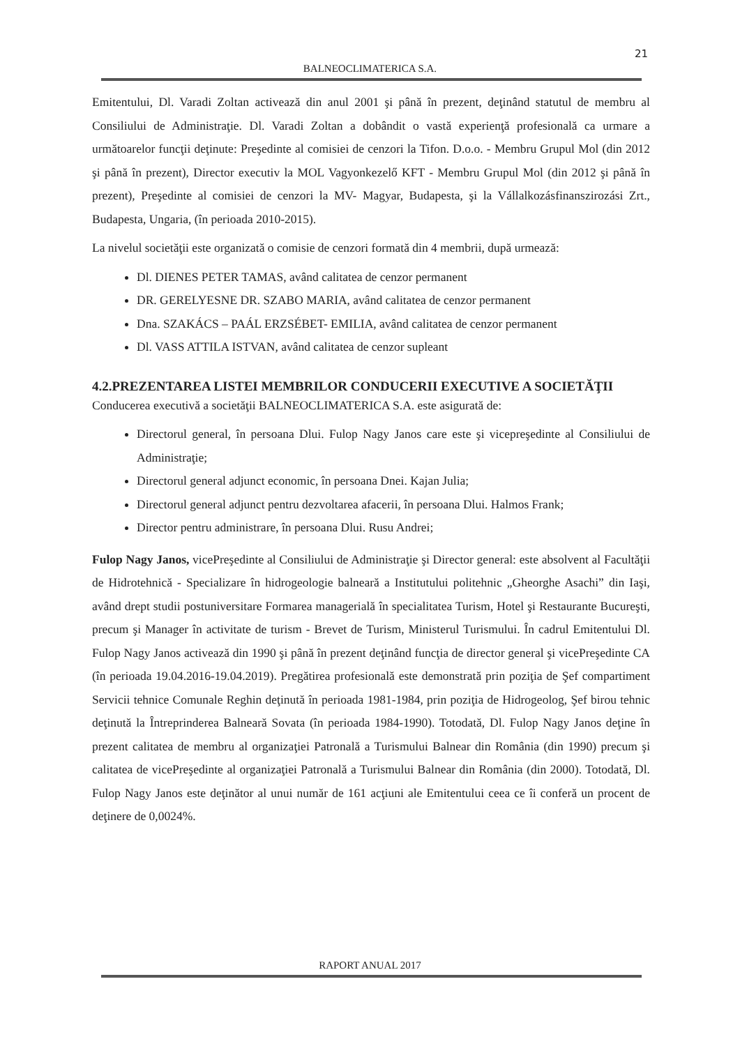21
BALNEOCLIMATERICA S.A.
Emitentului, Dl. Varadi Zoltan activează din anul 2001 şi până în prezent, deţinând statutul de membru al Consiliului de Administraţie. Dl. Varadi Zoltan a dobândit o vastă experienţă profesională ca urmare a următoarelor funcţii deţinute: Preşedinte al comisiei de cenzori la Tifon. D.o.o. - Membru Grupul Mol (din 2012 şi până în prezent), Director executiv la MOL Vagyonkezelő KFT - Membru Grupul Mol (din 2012 şi până în prezent), Preşedinte al comisiei de cenzori la MV- Magyar, Budapesta, şi la Vállalkozásfinanszirozási Zrt., Budapesta, Ungaria, (în perioada 2010-2015).
La nivelul societăţii este organizată o comisie de cenzori formată din 4 membrii, după urmează:
Dl. DIENES PETER TAMAS, având calitatea de cenzor permanent
DR. GERELYESNE DR. SZABO MARIA, având calitatea de cenzor permanent
Dna. SZAKÁCS – PAÁL ERZSÉBET- EMILIA, având calitatea de cenzor permanent
Dl. VASS ATTILA ISTVAN, având calitatea de cenzor supleant
4.2.PREZENTAREA LISTEI MEMBRILOR CONDUCERII EXECUTIVE A SOCIETĂŢII
Conducerea executivă a societăţii BALNEOCLIMATERICA S.A. este asigurată de:
Directorul general, în persoana Dlui. Fulop Nagy Janos care este şi vicepreşedinte al Consiliului de Administraţie;
Directorul general adjunct economic, în persoana Dnei. Kajan Julia;
Directorul general adjunct pentru dezvoltarea afacerii, în persoana Dlui. Halmos Frank;
Director pentru administrare, în persoana Dlui. Rusu Andrei;
Fulop Nagy Janos, vicePreşedinte al Consiliului de Administraţie şi Director general: este absolvent al Facultăţii de Hidrotehnică - Specializare în hidrogeologie balneară a Institutului politehnic „Gheorghe Asachi” din Iaşi, având drept studii postuniversitare Formarea managerială în specialitatea Turism, Hotel şi Restaurante Bucureşti, precum şi Manager în activitate de turism - Brevet de Turism, Ministerul Turismului. În cadrul Emitentului Dl. Fulop Nagy Janos activează din 1990 şi până în prezent deţinând funcţia de director general şi vicePreşedinte CA (în perioada 19.04.2016-19.04.2019). Pregătirea profesională este demonstrată prin poziţia de Şef compartiment Servicii tehnice Comunale Reghin deţinută în perioada 1981-1984, prin poziţia de Hidrogeolog, Şef birou tehnic deţinută la Întreprinderea Balneară Sovata (în perioada 1984-1990). Totodată, Dl. Fulop Nagy Janos deţine în prezent calitatea de membru al organizaţiei Patronală a Turismului Balnear din România (din 1990) precum şi calitatea de vicePreşedinte al organizaţiei Patronală a Turismului Balnear din România (din 2000). Totodată, Dl. Fulop Nagy Janos este deţinător al unui număr de 161 acţiuni ale Emitentului ceea ce îi conferă un procent de deţinere de 0,0024%.
RAPORT ANUAL 2017